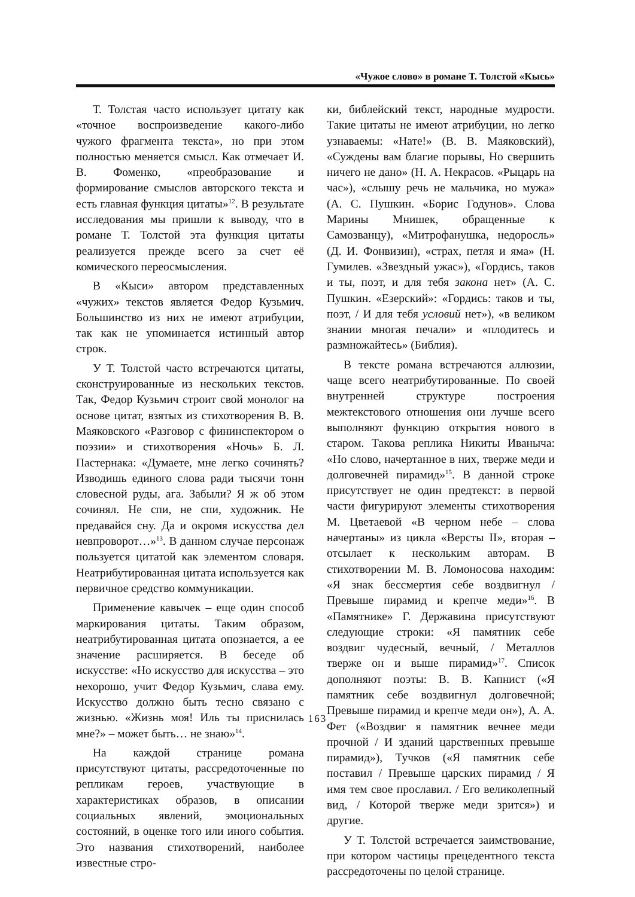«Чужое слово» в романе Т. Толстой «Кысь»
Т. Толстая часто использует цитату как «точное воспроизведение какого-либо чужого фрагмента текста», но при этом полностью меняется смысл. Как отмечает И. В. Фоменко, «преобразование и формирование смыслов авторского текста и есть главная функция цитаты»<sup>12</sup>. В результате исследования мы пришли к выводу, что в романе Т. Толстой эта функция цитаты реализуется прежде всего за счет её комического переосмысления.
В «Кыси» автором представленных «чужих» текстов является Федор Кузьмич. Большинство из них не имеют атрибуции, так как не упоминается истинный автор строк.
У Т. Толстой часто встречаются цитаты, сконструированные из нескольких текстов. Так, Федор Кузьмич строит свой монолог на основе цитат, взятых из стихотворения В. В. Маяковского «Разговор с фининспектором о поэзии» и стихотворения «Ночь» Б. Л. Пастернака: «Думаете, мне легко сочинять? Изводишь единого слова ради тысячи тонн словесной руды, ага. Забыли? Я ж об этом сочинял. Не спи, не спи, художник. Не предавайся сну. Да и окромя искусства дел невпроворот…»<sup>13</sup>. В данном случае персонаж пользуется цитатой как элементом словаря. Неатрибутированная цитата используется как первичное средство коммуникации.
Применение кавычек – еще один способ маркирования цитаты. Таким образом, неатрибутированная цитата опознается, а ее значение расширяется. В беседе об искусстве: «Но искусство для искусства – это нехорошо, учит Федор Кузьмич, слава ему. Искусство должно быть тесно связано с жизнью. «Жизнь моя! Иль ты приснилась мне?» – может быть… не знаю»<sup>14</sup>.
На каждой странице романа присутствуют цитаты, рассредоточенные по репликам героев, участвующие в характеристиках образов, в описании социальных явлений, эмоциональных состояний, в оценке того или иного события. Это названия стихотворений, наиболее известные стро-
ки, библейский текст, народные мудрости. Такие цитаты не имеют атрибуции, но легко узнаваемы: «Нате!» (В. В. Маяковский), «Суждены вам благие порывы, Но свершить ничего не дано» (Н. А. Некрасов. «Рыцарь на час»), «слышу речь не мальчика, но мужа» (А. С. Пушкин. «Борис Годунов». Слова Марины Мнишек, обращенные к Самозванцу), «Митрофанушка, недоросль» (Д. И. Фонвизин), «страх, петля и яма» (Н. Гумилев. «Звездный ужас»), «Гордись, таков и ты, поэт, и для тебя закона нет» (А. С. Пушкин. «Езерский»: «Гордись: таков и ты, поэт, / И для тебя условий нет»), «в великом знании многая печали» и «плодитесь и размножайтесь» (Библия).
В тексте романа встречаются аллюзии, чаще всего неатрибутированные. По своей внутренней структуре построения межтекстового отношения они лучше всего выполняют функцию открытия нового в старом. Такова реплика Никиты Иваныча: «Но слово, начертанное в них, тверже меди и долговечней пирамид»<sup>15</sup>. В данной строке присутствует не один предтекст: в первой части фигурируют элементы стихотворения М. Цветаевой «В черном небе – слова начертаны» из цикла «Версты II», вторая – отсылает к нескольким авторам. В стихотворении М. В. Ломоносова находим: «Я знак бессмертия себе воздвигнул / Превыше пирамид и крепче меди»<sup>16</sup>. В «Памятнике» Г. Державина присутствуют следующие строки: «Я памятник себе воздвиг чудесный, вечный, / Металлов тверже он и выше пирамид»<sup>17</sup>. Список дополняют поэты: В. В. Капнист («Я памятник себе воздвигнул долговечной; Превыше пирамид и крепче меди он»), А. А. Фет («Воздвиг я памятник вечнее меди прочной / И зданий царственных превыше пирамид»), Тучков («Я памятник себе поставил / Превыше царских пирамид / Я имя тем свое прославил. / Его великолепный вид, / Которой тверже меди зрится») и другие.
У Т. Толстой встречается заимствование, при котором частицы прецедентного текста рассредоточены по целой странице.
163